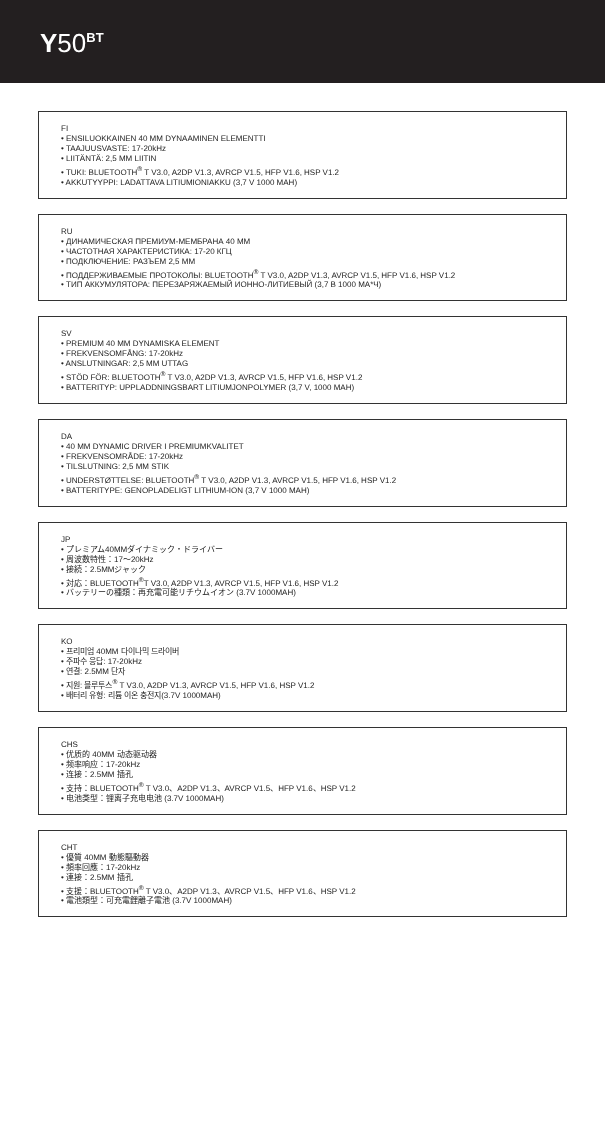Y50<sup>BT</sup>
FI
• ENSILUOKKAINEN 40 MM DYNAAMINEN ELEMENTTI
• TAAJUUSVASTE: 17-20kHz
• LIITÄNTÄ: 2,5 MM LIITIN
• TUKI: BLUETOOTH<sup>®</sup> T V3.0, A2DP V1.3, AVRCP V1.5, HFP V1.6, HSP V1.2
• AKKUTYYPPI: LADATTAVA LITIUMIONIAKKU (3,7 V 1000 MAH)
RU
• ДИНАМИЧЕСКАЯ ПРЕМИУМ-МЕМБРАНА 40 MM
• ЧАСТОТНАЯ ХАРАКТЕРИСТИКА: 17-20 КГЦ
• ПОДКЛЮЧЕНИЕ: РАЗЪЕМ 2,5 MM
• ПОДДЕРЖИВАЕМЫЕ ПРОТОКОЛЫ: BLUETOOTH<sup>®</sup> T V3.0, A2DP V1.3, AVRCP V1.5, HFP V1.6, HSP V1.2
• ТИП АККУМУЛЯТОРА: ПЕРЕЗАРЯЖАЕМЫЙ ИОННО-ЛИТИЕВЫЙ (3,7 В 1000 МА*Ч)
SV
• PREMIUM 40 MM DYNAMISKA ELEMENT
• FREKVENSOMFÅNG: 17-20kHz
• ANSLUTNINGAR: 2,5 MM UTTAG
• STÖD FÖR: BLUETOOTH<sup>®</sup> T V3.0, A2DP V1.3, AVRCP V1.5, HFP V1.6, HSP V1.2
• BATTERITYP: UPPLADDNINGSBART LITIUMJONPOLYMER (3,7 V, 1000 MAH)
DA
• 40 MM DYNAMIC DRIVER I PREMIUMKVALITET
• FREKVENSOMRÅDE: 17-20kHz
• TILSLUTNING: 2,5 MM STIK
• UNDERSTØTTELSE: BLUETOOTH<sup>®</sup> T V3.0, A2DP V1.3, AVRCP V1.5, HFP V1.6, HSP V1.2
• BATTERITYPE: GENOPLADELIGT LITHIUM-ION (3,7 V 1000 MAH)
JP
• プレミアム40MMダイナミック・ドライバー
• 周波数特性：17～20kHz
• 接続：2.5MMジャック
• 対応：BLUETOOTH<sup>®</sup>T V3.0, A2DP V1.3, AVRCP V1.5, HFP V1.6, HSP V1.2
• バッテリーの種類：再充電可能リチウムイオン (3.7V 1000MAH)
KO
• 프리미엄 40MM 다이나믹 드라이버
• 주파수 응답: 17-20kHz
• 연결: 2.5MM 단자
• 지원: 블루투스<sup>®</sup> T V3.0, A2DP V1.3, AVRCP V1.5, HFP V1.6, HSP V1.2
• 배터리 유형: 리튬 이온 충전지(3.7V 1000MAH)
CHS
• 优质的 40MM 动态驱动器
• 频率响应：17-20kHz
• 连接：2.5MM 插孔
• 支持：BLUETOOTH<sup>®</sup> T V3.0、A2DP V1.3、AVRCP V1.5、HFP V1.6、HSP V1.2
• 电池类型：锂离子充电电池 (3.7V 1000MAH)
CHT
• 優質 40MM 動態驅動器
• 頻率回應：17-20kHz
• 連接：2.5MM 插孔
• 支援：BLUETOOTH<sup>®</sup> T V3.0、A2DP V1.3、AVRCP V1.5、HFP V1.6、HSP V1.2
• 電池類型：可充電鋰離子電池 (3.7V 1000MAH)